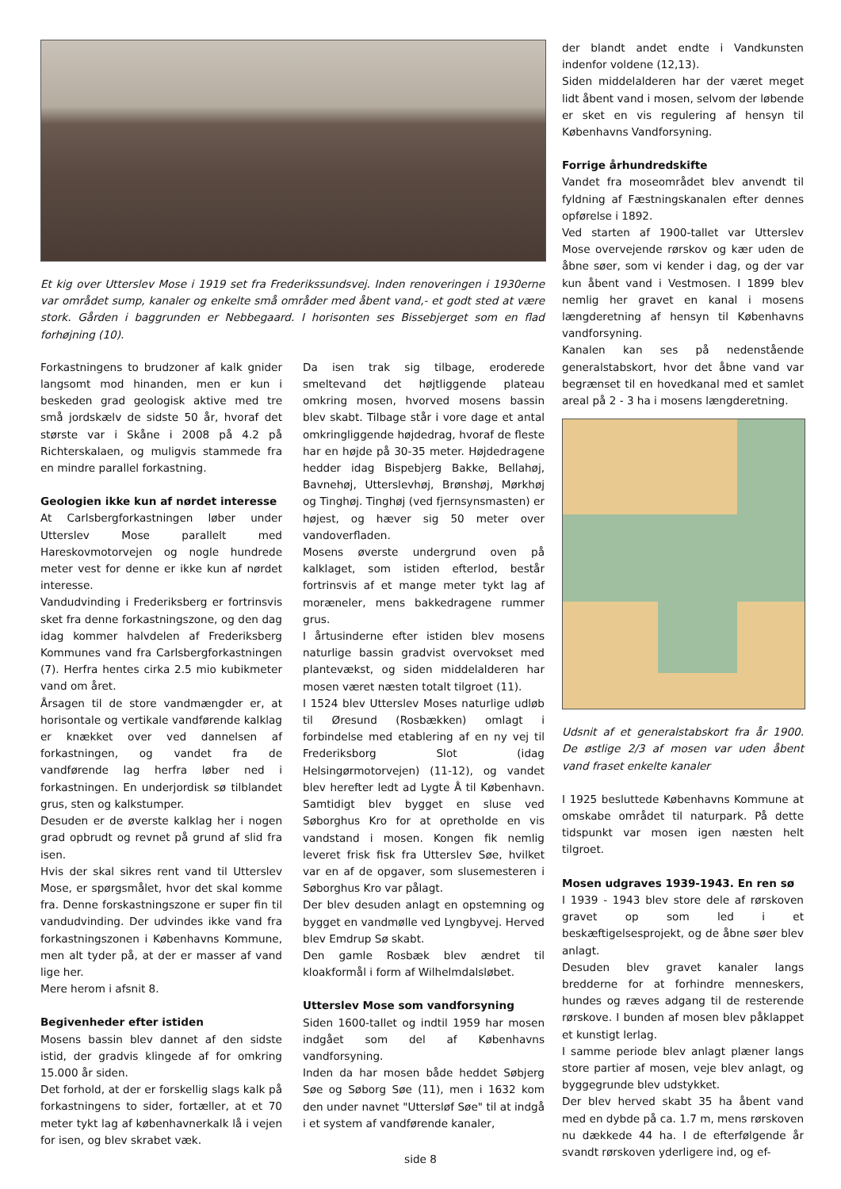Et kig over Utterslev Mose i 1919 set fra Frederikssundsvej. Inden renoveringen i 1930erne var området sump, kanaler og enkelte små områder med åbent vand,- et godt sted at være stork. Gården i baggrunden er Nebbegaard. I horisonten ses Bissebjerget som en flad forhøjning (10).
Forkastningens to brudzoner af kalk gnider langsomt mod hinanden, men er kun i beskeden grad geologisk aktive med tre små jordskælv de sidste 50 år, hvoraf det største var i Skåne i 2008 på 4.2 på Richterskalaen, og muligvis stammede fra en mindre parallel forkastning.
Geologien ikke kun af nørdet interesse
At Carlsbergforkastningen løber under Utterslev Mose parallelt med Hareskovmotorvejen og nogle hundrede meter vest for denne er ikke kun af nørdet interesse.
Vandudvinding i Frederiksberg er fortrinsvis sket fra denne forkastningszone, og den dag idag kommer halvdelen af Frederiksberg Kommunes vand fra Carlsbergforkastningen (7). Herfra hentes cirka 2.5 mio kubikmeter vand om året.
Årsagen til de store vandmængder er, at horisontale og vertikale vandførende kalklag er knækket over ved dannelsen af forkastningen, og vandet fra de vandførende lag herfra løber ned i forkastningen. En underjordisk sø tilblandet grus, sten og kalkstumper.
Desuden er de øverste kalklag her i nogen grad opbrudt og revnet på grund af slid fra isen.
Hvis der skal sikres rent vand til Utterslev Mose, er spørgsmålet, hvor det skal komme fra. Denne forskastningszone er super fin til vandudvinding. Der udvindes ikke vand fra forkastningszonen i Københavns Kommune, men alt tyder på, at der er masser af vand lige her.
Mere herom i afsnit 8.
Begivenheder efter istiden
Mosens bassin blev dannet af den sidste istid, der gradvis klingede af for omkring 15.000 år siden.
Det forhold, at der er forskellig slags kalk på forkastningens to sider, fortæller, at et 70 meter tykt lag af københavnerkalk lå i vejen for isen, og blev skrabet væk.
Da isen trak sig tilbage, eroderede smeltevand det højtliggende plateau omkring mosen, hvorved mosens bassin blev skabt. Tilbage står i vore dage et antal omkringliggende højdedrag, hvoraf de fleste har en højde på 30-35 meter. Højdedragene hedder idag Bispebjerg Bakke, Bellahøj, Bavnehøj, Utterslevhøj, Brønshøj, Mørkhøj og Tinghøj. Tinghøj (ved fjernsynsmasten) er højest, og hæver sig 50 meter over vandoverfladen.
Mosens øverste undergrund oven på kalklaget, som istiden efterlod, består fortrinsvis af et mange meter tykt lag af moræneler, mens bakkedragene rummer grus.
I årtusinderne efter istiden blev mosens naturlige bassin gradvist overvokset med plantevækst, og siden middelalderen har mosen været næsten totalt tilgroet (11).
I 1524 blev Utterslev Moses naturlige udløb til Øresund (Rosbækken) omlagt i forbindelse med etablering af en ny vej til Frederiksborg Slot (idag Helsingørmotorvejen) (11-12), og vandet blev herefter ledt ad Lygte Å til København. Samtidigt blev bygget en sluse ved Søborghus Kro for at opretholde en vis vandstand i mosen. Kongen fik nemlig leveret frisk fisk fra Utterslev Søe, hvilket var en af de opgaver, som slusemesteren i Søborghus Kro var pålagt.
Der blev desuden anlagt en opstemning og bygget en vandmølle ved Lyngbyvej. Herved blev Emdrup Sø skabt.
Den gamle Rosbæk blev ændret til kloakformål i form af Wilhelmdalsløbet.
Utterslev Mose som vandforsyning
Siden 1600-tallet og indtil 1959 har mosen indgået som del af Københavns vandforsyning.
Inden da har mosen både heddet Søbjerg Søe og Søborg Søe (11), men i 1632 kom den under navnet "Uttersløf Søe" til at indgå i et system af vandførende kanaler,
der blandt andet endte i Vandkunsten indenfor voldene (12,13).
Siden middelalderen har der været meget lidt åbent vand i mosen, selvom der løbende er sket en vis regulering af hensyn til Københavns Vandforsyning.
Forrige århundredskifte
Vandet fra moseområdet blev anvendt til fyldning af Fæstningskanalen efter dennes opførelse i 1892.
Ved starten af 1900-tallet var Utterslev Mose overvejende rørskov og kær uden de åbne søer, som vi kender i dag, og der var kun åbent vand i Vestmosen. I 1899 blev nemlig her gravet en kanal i mosens længderetning af hensyn til Københavns vandforsyning.
Kanalen kan ses på nedenstående generalstabskort, hvor det åbne vand var begrænset til en hovedkanal med et samlet areal på 2 - 3 ha i mosens længderetning.
Udsnit af et generalstabskort fra år 1900. De østlige 2/3 af mosen var uden åbent vand fraset enkelte kanaler
I 1925 besluttede Københavns Kommune at omskabe området til naturpark. På dette tidspunkt var mosen igen næsten helt tilgroet.
Mosen udgraves 1939-1943. En ren sø
I 1939 - 1943 blev store dele af rørskoven gravet op som led i et beskæftigelsesprojekt, og de åbne søer blev anlagt.
Desuden blev gravet kanaler langs bredderne for at forhindre menneskers, hundes og ræves adgang til de resterende rørskove. I bunden af mosen blev påklappet et kunstigt lerlag.
I samme periode blev anlagt plæner langs store partier af mosen, veje blev anlagt, og byggegrunde blev udstykket.
Der blev herved skabt 35 ha åbent vand med en dybde på ca. 1.7 m, mens rørskoven nu dækkede 44 ha. I de efterfølgende år svandt rørskoven yderligere ind, og ef-
side 8